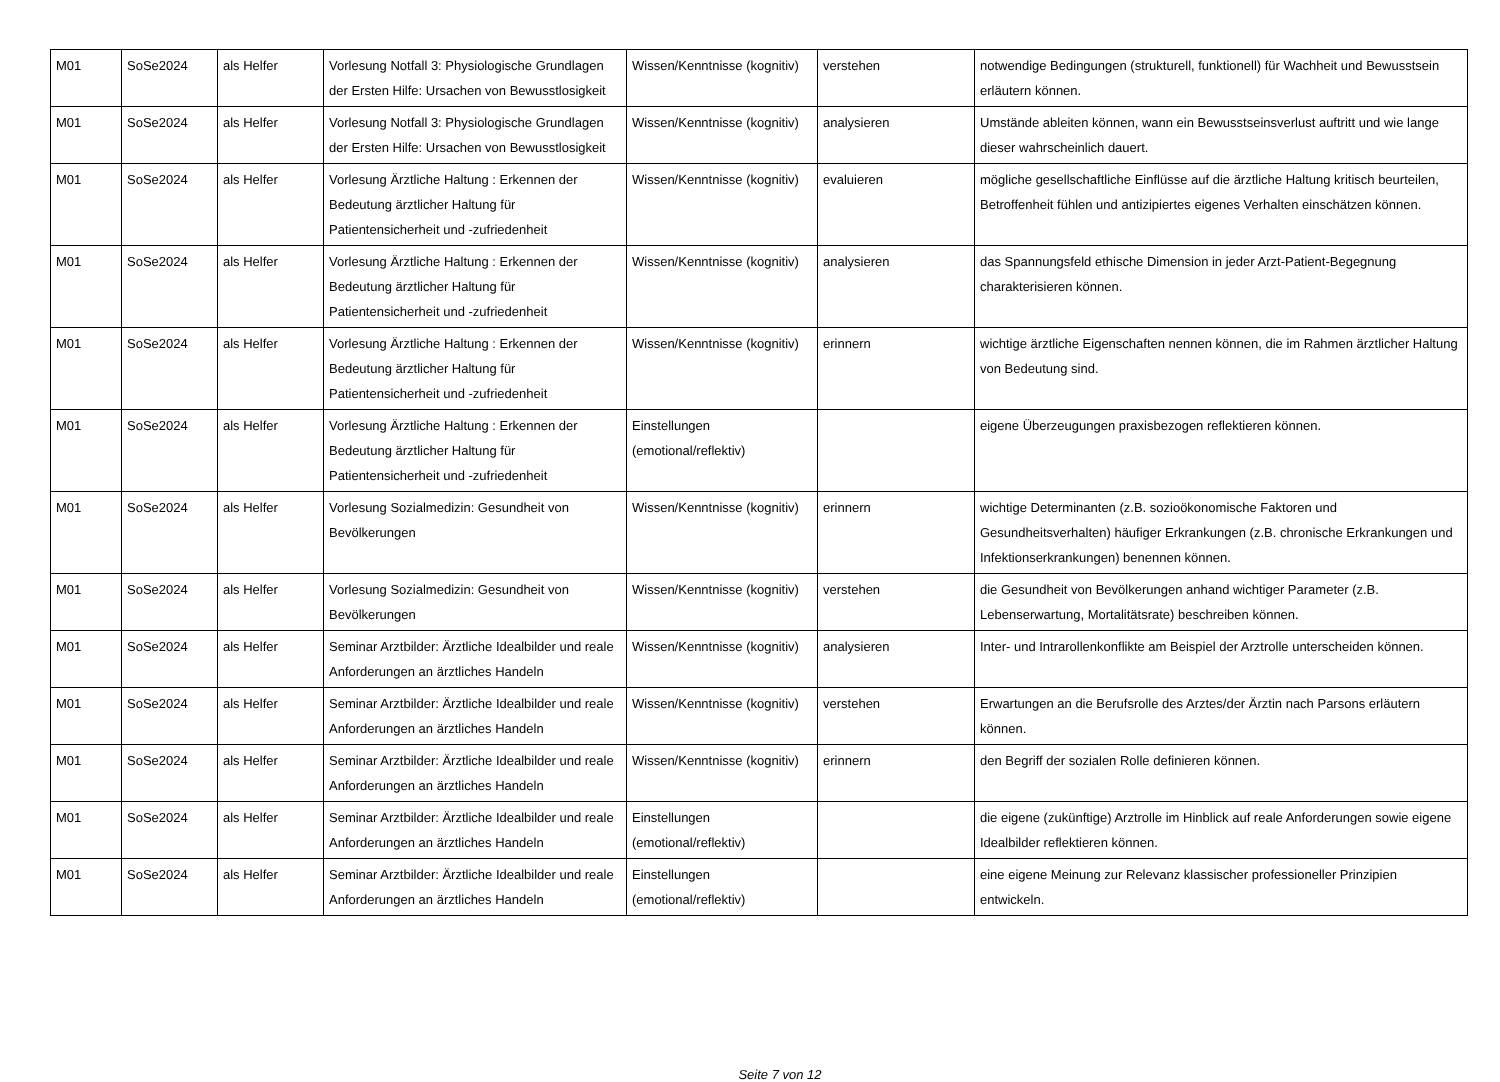| M01 | SoSe2024 | als Helfer | Vorlesung Notfall 3: Physiologische Grundlagen der Ersten Hilfe: Ursachen von Bewusstlosigkeit | Wissen/Kenntnisse (kognitiv) | verstehen | notwendige Bedingungen (strukturell, funktionell) für Wachheit und Bewusstsein erläutern können. |
| M01 | SoSe2024 | als Helfer | Vorlesung Notfall 3: Physiologische Grundlagen der Ersten Hilfe: Ursachen von Bewusstlosigkeit | Wissen/Kenntnisse (kognitiv) | analysieren | Umstände ableiten können, wann ein Bewusstseinsverlust auftritt und wie lange dieser wahrscheinlich dauert. |
| M01 | SoSe2024 | als Helfer | Vorlesung Ärztliche Haltung : Erkennen der Bedeutung ärztlicher Haltung für Patientensicherheit und -zufriedenheit | Wissen/Kenntnisse (kognitiv) | evaluieren | mögliche gesellschaftliche Einflüsse auf die ärztliche Haltung kritisch beurteilen, Betroffenheit fühlen und antizipiertes eigenes Verhalten einschätzen können. |
| M01 | SoSe2024 | als Helfer | Vorlesung Ärztliche Haltung : Erkennen der Bedeutung ärztlicher Haltung für Patientensicherheit und -zufriedenheit | Wissen/Kenntnisse (kognitiv) | analysieren | das Spannungsfeld ethische Dimension in jeder Arzt-Patient-Begegnung charakterisieren können. |
| M01 | SoSe2024 | als Helfer | Vorlesung Ärztliche Haltung : Erkennen der Bedeutung ärztlicher Haltung für Patientensicherheit und -zufriedenheit | Wissen/Kenntnisse (kognitiv) | erinnern | wichtige ärztliche Eigenschaften nennen können, die im Rahmen ärztlicher Haltung von Bedeutung sind. |
| M01 | SoSe2024 | als Helfer | Vorlesung Ärztliche Haltung : Erkennen der Bedeutung ärztlicher Haltung für Patientensicherheit und -zufriedenheit | Einstellungen (emotional/reflektiv) | | eigene Überzeugungen praxisbezogen reflektieren können. |
| M01 | SoSe2024 | als Helfer | Vorlesung Sozialmedizin: Gesundheit von Bevölkerungen | Wissen/Kenntnisse (kognitiv) | erinnern | wichtige Determinanten (z.B. sozioökonomische Faktoren und Gesundheitsverhalten) häufiger Erkrankungen (z.B. chronische Erkrankungen und Infektionserkrankungen) benennen können. |
| M01 | SoSe2024 | als Helfer | Vorlesung Sozialmedizin: Gesundheit von Bevölkerungen | Wissen/Kenntnisse (kognitiv) | verstehen | die Gesundheit von Bevölkerungen anhand wichtiger Parameter (z.B. Lebenserwartung, Mortalitätsrate) beschreiben können. |
| M01 | SoSe2024 | als Helfer | Seminar Arztbilder: Ärztliche Idealbilder und reale Anforderungen an ärztliches Handeln | Wissen/Kenntnisse (kognitiv) | analysieren | Inter- und Intrarollenkonflikte am Beispiel der Arztrolle unterscheiden können. |
| M01 | SoSe2024 | als Helfer | Seminar Arztbilder: Ärztliche Idealbilder und reale Anforderungen an ärztliches Handeln | Wissen/Kenntnisse (kognitiv) | verstehen | Erwartungen an die Berufsrolle des Arztes/der Ärztin nach Parsons erläutern können. |
| M01 | SoSe2024 | als Helfer | Seminar Arztbilder: Ärztliche Idealbilder und reale Anforderungen an ärztliches Handeln | Wissen/Kenntnisse (kognitiv) | erinnern | den Begriff der sozialen Rolle definieren können. |
| M01 | SoSe2024 | als Helfer | Seminar Arztbilder: Ärztliche Idealbilder und reale Anforderungen an ärztliches Handeln | Einstellungen (emotional/reflektiv) | | die eigene (zukünftige) Arztrolle im Hinblick auf reale Anforderungen sowie eigene Idealbilder reflektieren können. |
| M01 | SoSe2024 | als Helfer | Seminar Arztbilder: Ärztliche Idealbilder und reale Anforderungen an ärztliches Handeln | Einstellungen (emotional/reflektiv) | | eine eigene Meinung zur Relevanz klassischer professioneller Prinzipien entwickeln. |
Seite 7 von 12